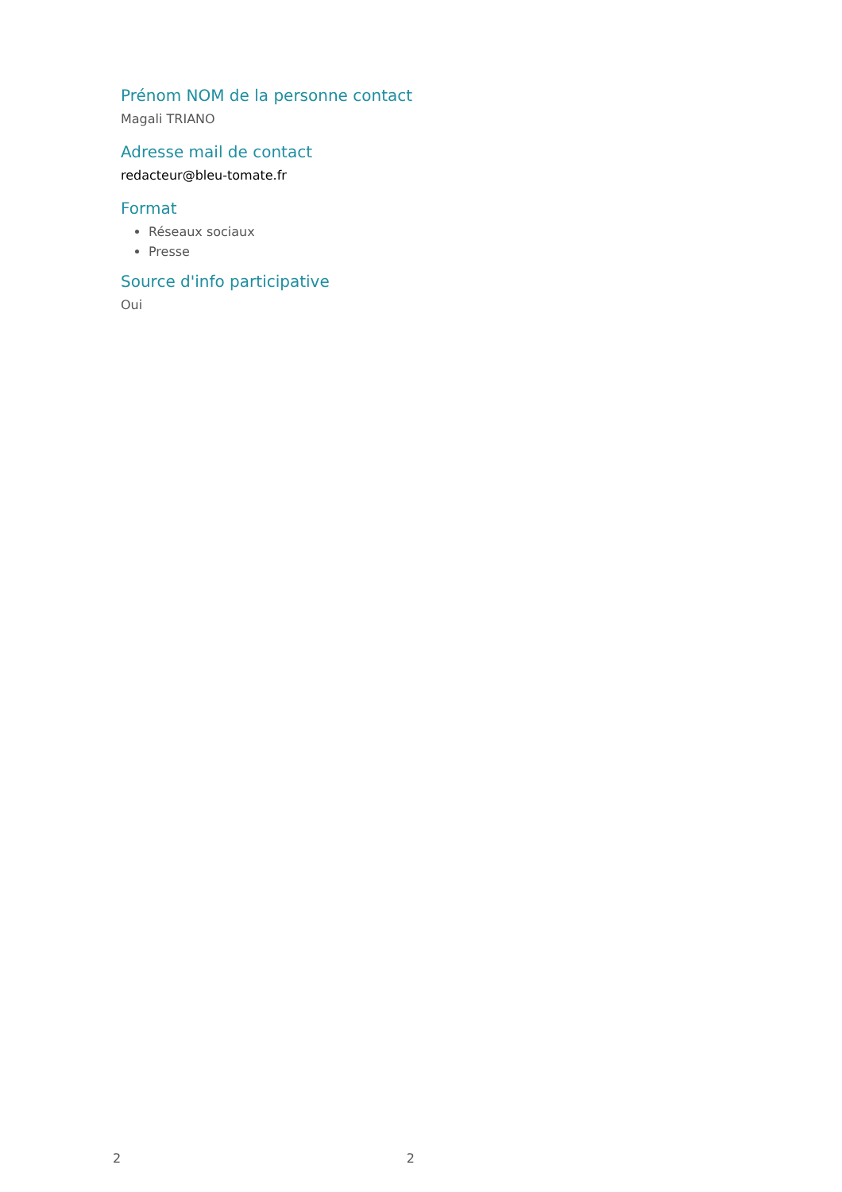Prénom NOM de la personne contact
Magali TRIANO
Adresse mail de contact
redacteur@bleu-tomate.fr
Format
Réseaux sociaux
Presse
Source d'info participative
Oui
2 2